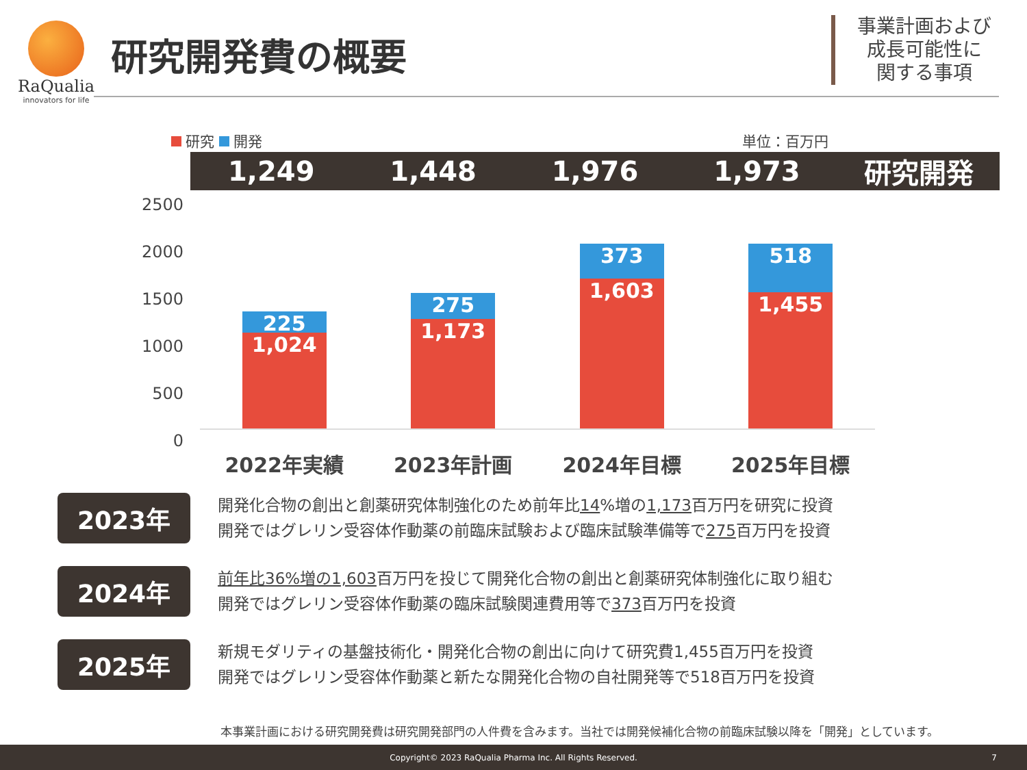RaQualia
innovators for life
研究開発費の概要
事業計画および
成長可能性に
関する事項
研究 開発 単位：百万円
1,249 1,448 1,976 1,973 研究開発
2500
2000
1500
1000
500
0
225
1,024
275
1,173
373
1,603
518
1,455
2022年実績 2023年計画 2024年目標 2025年目標
2023年
開発化合物の創出と創薬研究体制強化のため前年比14%増の1,173百万円を研究に投資
開発ではグレリン受容体作動薬の前臨床試験および臨床試験準備等で275百万円を投資
2024年
前年比36%増の1,603百万円を投じて開発化合物の創出と創薬研究体制強化に取り組む
開発ではグレリン受容体作動薬の臨床試験関連費用等で373百万円を投資
2025年
新規モダリティの基盤技術化・開発化合物の創出に向けて研究費1,455百万円を投資
開発ではグレリン受容体作動薬と新たな開発化合物の自社開発等で518百万円を投資
本事業計画における研究開発費は研究開発部門の人件費を含みます。当社では開発候補化合物の前臨床試験以降を「開発」としています。
Copyright© 2023 RaQualia Pharma Inc. All Rights Reserved. 7